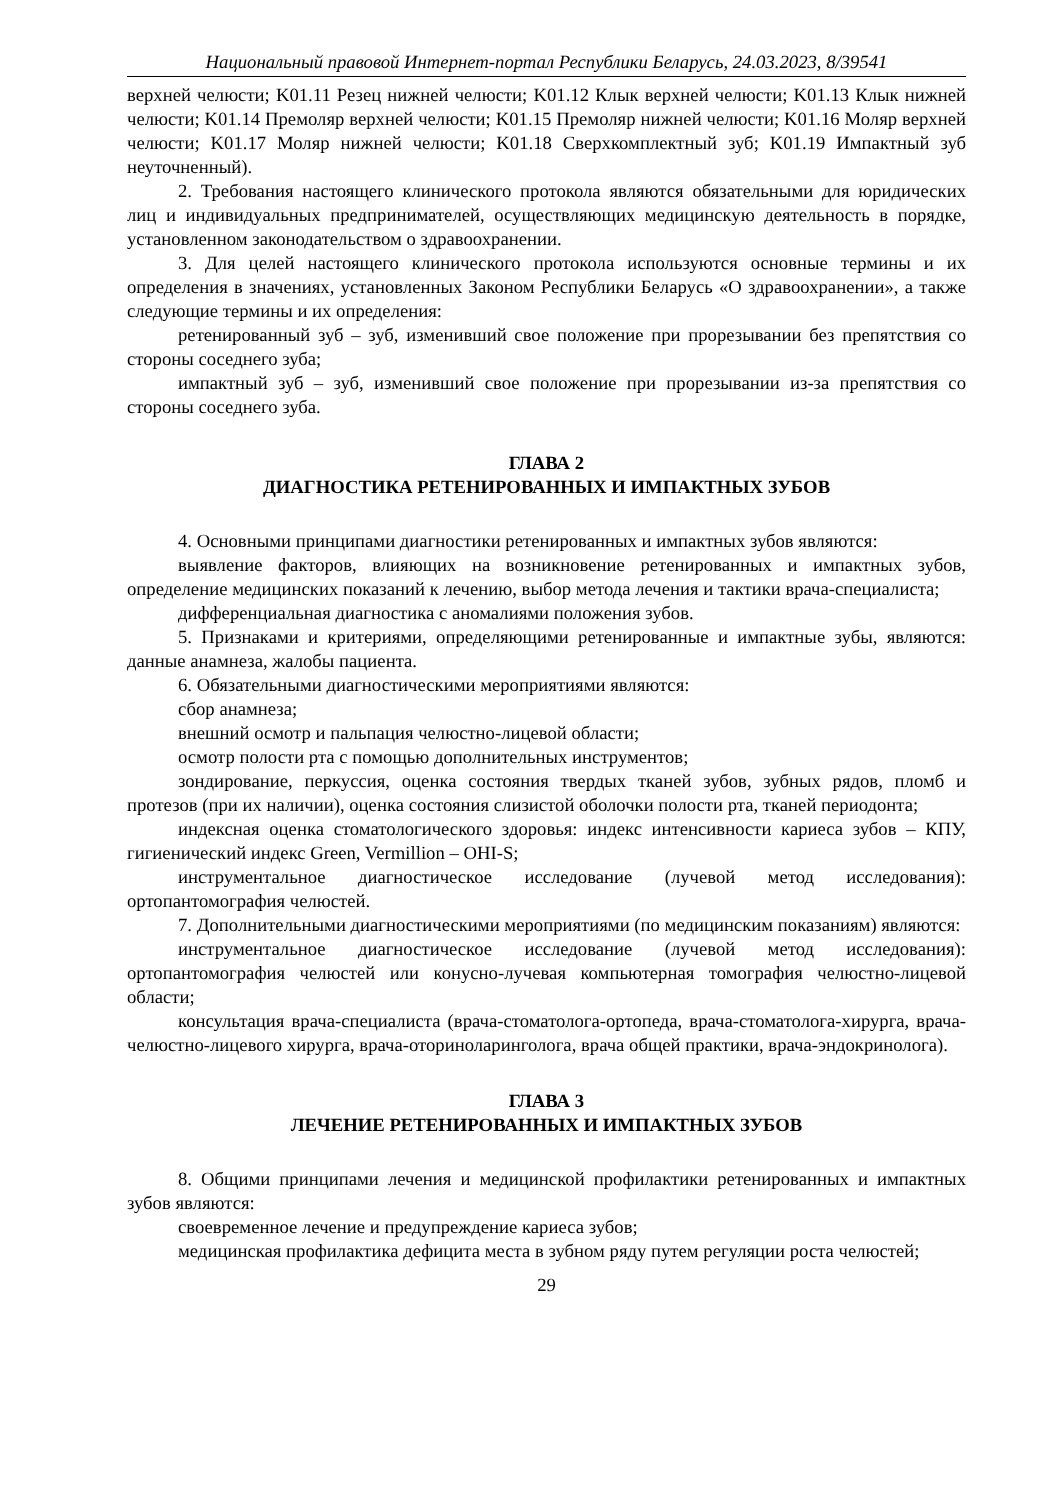Национальный правовой Интернет-портал Республики Беларусь, 24.03.2023, 8/39541
верхней челюсти; K01.11 Резец нижней челюсти; K01.12 Клык верхней челюсти; K01.13 Клык нижней челюсти; K01.14 Премоляр верхней челюсти; K01.15 Премоляр нижней челюсти; K01.16 Моляр верхней челюсти; K01.17 Моляр нижней челюсти; K01.18 Сверхкомплектный зуб; K01.19 Импактный зуб неуточненный).
2. Требования настоящего клинического протокола являются обязательными для юридических лиц и индивидуальных предпринимателей, осуществляющих медицинскую деятельность в порядке, установленном законодательством о здравоохранении.
3. Для целей настоящего клинического протокола используются основные термины и их определения в значениях, установленных Законом Республики Беларусь «О здравоохранении», а также следующие термины и их определения:
ретенированный зуб – зуб, изменивший свое положение при прорезывании без препятствия со стороны соседнего зуба;
импактный зуб – зуб, изменивший свое положение при прорезывании из-за препятствия со стороны соседнего зуба.
ГЛАВА 2
ДИАГНОСТИКА РЕТЕНИРОВАННЫХ И ИМПАКТНЫХ ЗУБОВ
4. Основными принципами диагностики ретенированных и импактных зубов являются:
выявление факторов, влияющих на возникновение ретенированных и импактных зубов, определение медицинских показаний к лечению, выбор метода лечения и тактики врача-специалиста;
дифференциальная диагностика с аномалиями положения зубов.
5. Признаками и критериями, определяющими ретенированные и импактные зубы, являются: данные анамнеза, жалобы пациента.
6. Обязательными диагностическими мероприятиями являются:
сбор анамнеза;
внешний осмотр и пальпация челюстно-лицевой области;
осмотр полости рта с помощью дополнительных инструментов;
зондирование, перкуссия, оценка состояния твердых тканей зубов, зубных рядов, пломб и протезов (при их наличии), оценка состояния слизистой оболочки полости рта, тканей периодонта;
индексная оценка стоматологического здоровья: индекс интенсивности кариеса зубов – КПУ, гигиенический индекс Green, Vermillion – OHI-S;
инструментальное диагностическое исследование (лучевой метод исследования): ортопантомография челюстей.
7. Дополнительными диагностическими мероприятиями (по медицинским показаниям) являются:
инструментальное диагностическое исследование (лучевой метод исследования): ортопантомография челюстей или конусно-лучевая компьютерная томография челюстно-лицевой области;
консультация врача-специалиста (врача-стоматолога-ортопеда, врача-стоматолога-хирурга, врача-челюстно-лицевого хирурга, врача-оториноларинголога, врача общей практики, врача-эндокринолога).
ГЛАВА 3
ЛЕЧЕНИЕ РЕТЕНИРОВАННЫХ И ИМПАКТНЫХ ЗУБОВ
8. Общими принципами лечения и медицинской профилактики ретенированных и импактных зубов являются:
своевременное лечение и предупреждение кариеса зубов;
медицинская профилактика дефицита места в зубном ряду путем регуляции роста челюстей;
29